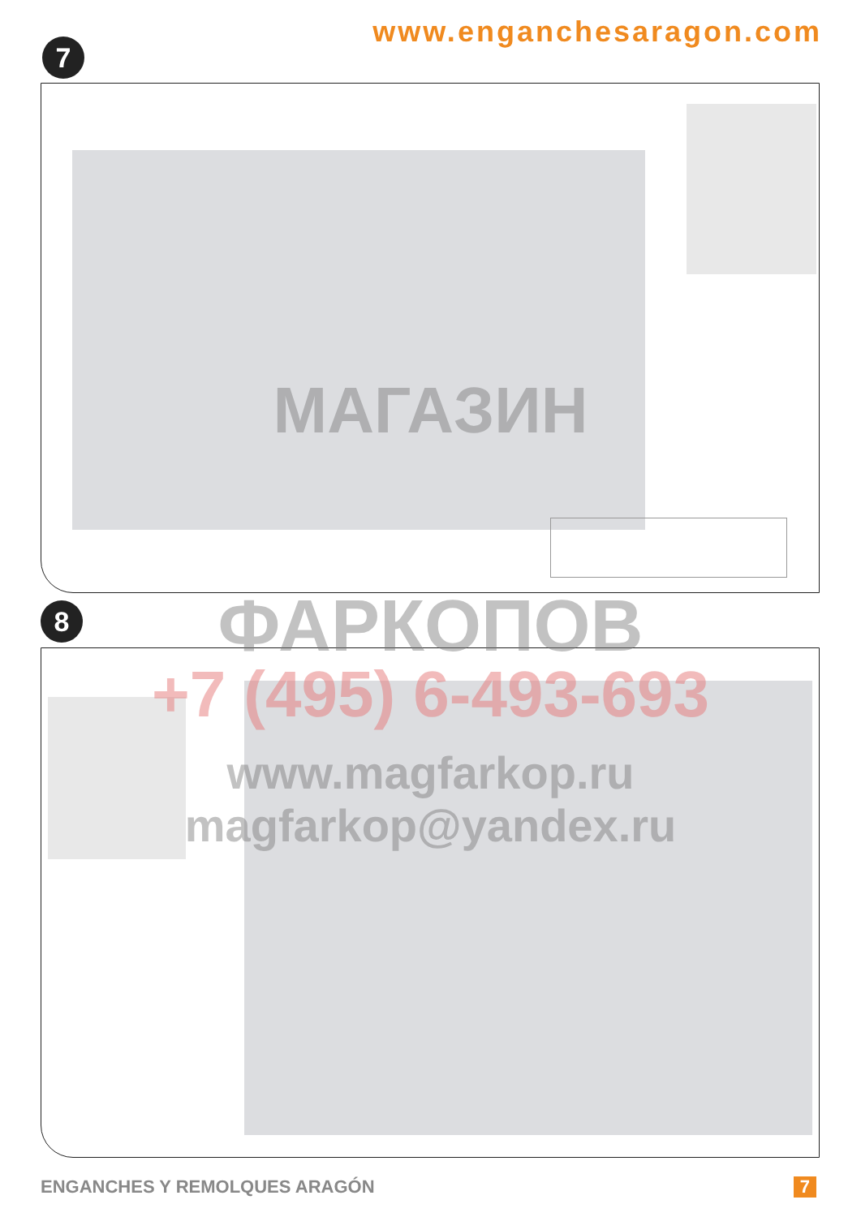www.enganchesaragon.com
7
8
МАГАЗИН
ФАРКОПОВ
+7 (495) 6-493-693
www.magfarkop.ru
magfarkop@yandex.ru
ENGANCHES Y REMOLQUES ARAGÓN 7